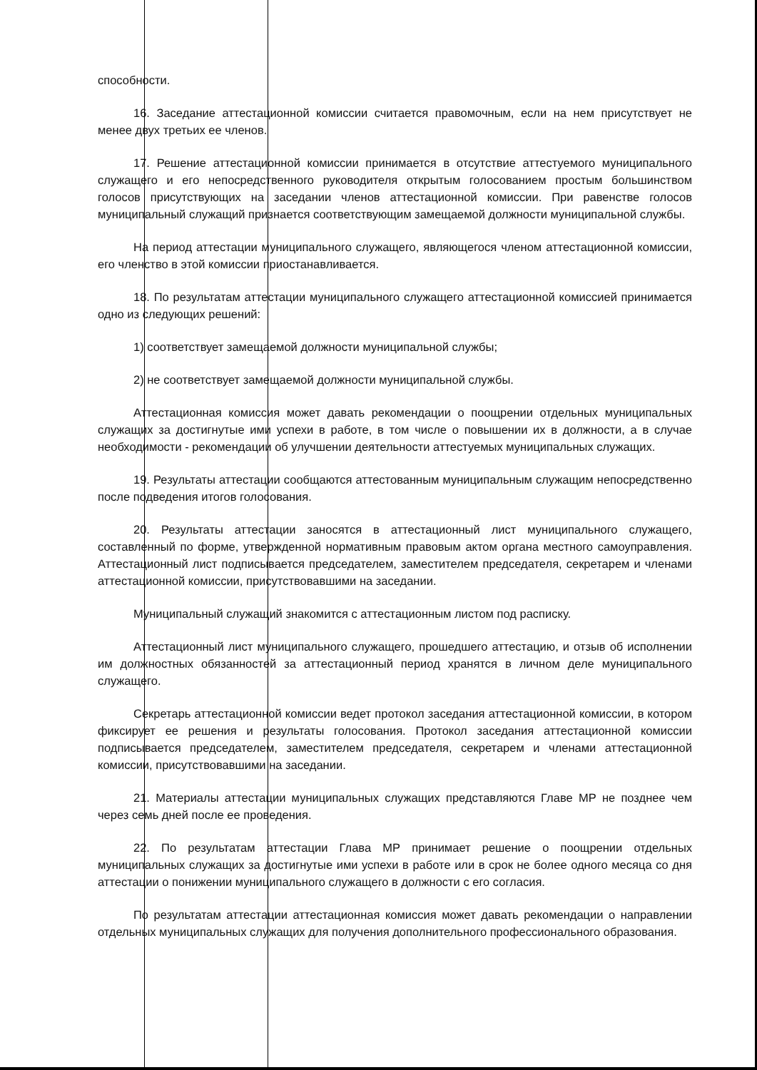способности.
16. Заседание аттестационной комиссии считается правомочным, если на нем присутствует не менее двух третьих ее членов.
17. Решение аттестационной комиссии принимается в отсутствие аттестуемого муниципального служащего и его непосредственного руководителя открытым голосованием простым большинством голосов присутствующих на заседании членов аттестационной комиссии. При равенстве голосов муниципальный служащий признается соответствующим замещаемой должности муниципальной службы.
На период аттестации муниципального служащего, являющегося членом аттестационной комиссии, его членство в этой комиссии приостанавливается.
18. По результатам аттестации муниципального служащего аттестационной комиссией принимается одно из следующих решений:
1) соответствует замещаемой должности муниципальной службы;
2) не соответствует замещаемой должности муниципальной службы.
Аттестационная комиссия может давать рекомендации о поощрении отдельных муниципальных служащих за достигнутые ими успехи в работе, в том числе о повышении их в должности, а в случае необходимости - рекомендации об улучшении деятельности аттестуемых муниципальных служащих.
19. Результаты аттестации сообщаются аттестованным муниципальным служащим непосредственно после подведения итогов голосования.
20. Результаты аттестации заносятся в аттестационный лист муниципального служащего, составленный по форме, утвержденной нормативным правовым актом органа местного самоуправления. Аттестационный лист подписывается председателем, заместителем председателя, секретарем и членами аттестационной комиссии, присутствовавшими на заседании.
Муниципальный служащий знакомится с аттестационным листом под расписку.
Аттестационный лист муниципального служащего, прошедшего аттестацию, и отзыв об исполнении им должностных обязанностей за аттестационный период хранятся в личном деле муниципального служащего.
Секретарь аттестационной комиссии ведет протокол заседания аттестационной комиссии, в котором фиксирует ее решения и результаты голосования. Протокол заседания аттестационной комиссии подписывается председателем, заместителем председателя, секретарем и членами аттестационной комиссии, присутствовавшими на заседании.
21. Материалы аттестации муниципальных служащих представляются Главе МР не позднее чем через семь дней после ее проведения.
22. По результатам аттестации Глава МР принимает решение о поощрении отдельных муниципальных служащих за достигнутые ими успехи в работе или в срок не более одного месяца со дня аттестации о понижении муниципального служащего в должности с его согласия.
По результатам аттестации аттестационная комиссия может давать рекомендации о направлении отдельных муниципальных служащих для получения дополнительного профессионального образования.